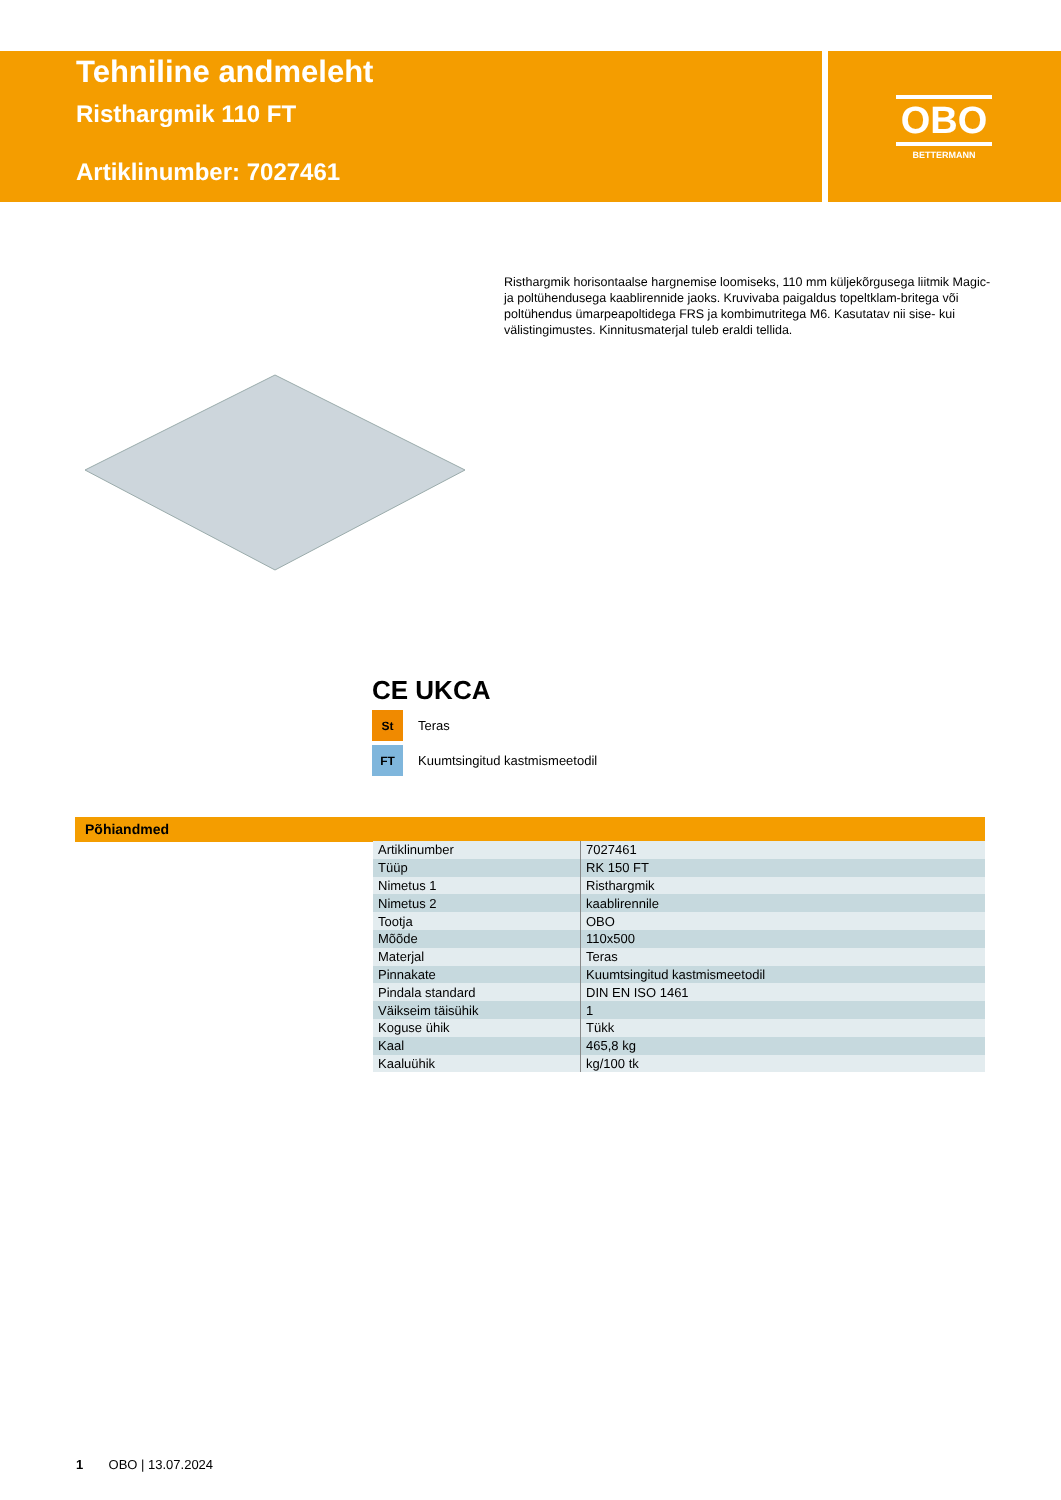Tehniline andmeleht
Risthargmik 110 FT
Artiklinumber: 7027461
OBO
BETTERMANN
Risthargmik horisontaalse hargnemise loomiseks, 110 mm küljekõrgusega liitmik Magic- ja poltühendusega kaablirennide jaoks. Kruvivaba paigaldus topeltklam-britega või poltühendus ümarpeapoltidega FRS ja kombimutritega M6. Kasutatav nii sise- kui välistingimustes. Kinnitusmaterjal tuleb eraldi tellida.
CE UKCA
St
Teras
FT
Kuumtsingitud kastmismeetodil
Põhiandmed
| Artiklinumber | 7027461 |
| Tüüp | RK 150 FT |
| Nimetus 1 | Risthargmik |
| Nimetus 2 | kaablirennile |
| Tootja | OBO |
| Mõõde | 110x500 |
| Materjal | Teras |
| Pinnakate | Kuumtsingitud kastmismeetodil |
| Pindala standard | DIN EN ISO 1461 |
| Väikseim täisühik | 1 |
| Koguse ühik | Tükk |
| Kaal | 465,8 kg |
| Kaaluühik | kg/100 tk |
1 OBO | 13.07.2024